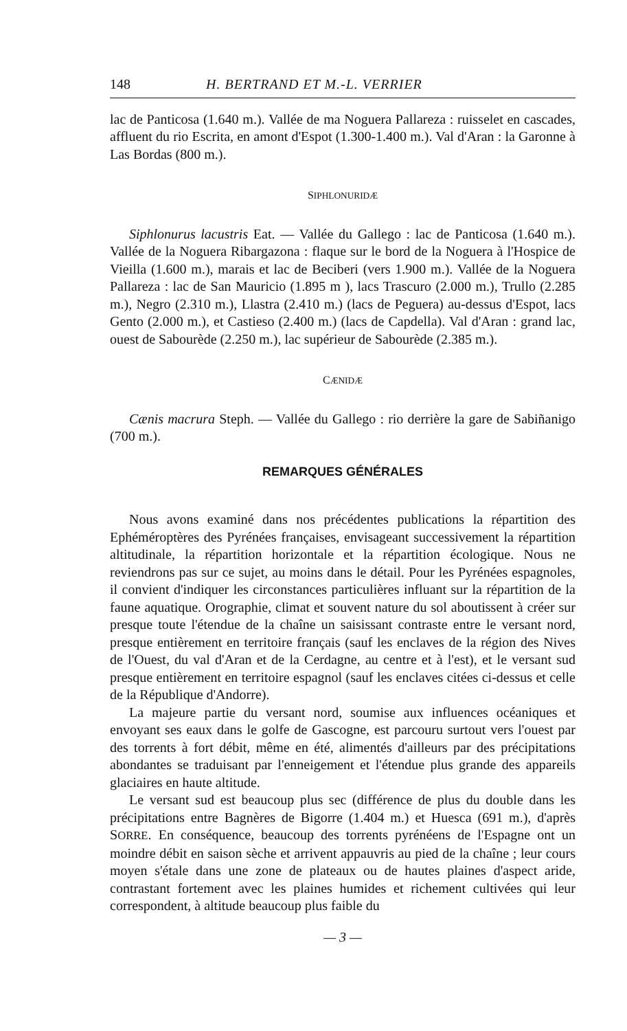148 H. BERTRAND ET M.-L. VERRIER
lac de Panticosa (1.640 m.). Vallée de ma Noguera Pallareza : ruisselet en cascades, affluent du rio Escrita, en amont d'Espot (1.300-1.400 m.). Val d'Aran : la Garonne à Las Bordas (800 m.).
SIPHLONURIDÆ
Siphlonurus lacustris Eat. — Vallée du Gallego : lac de Panticosa (1.640 m.). Vallée de la Noguera Ribargazona : flaque sur le bord de la Noguera à l'Hospice de Vieilla (1.600 m.), marais et lac de Beciberi (vers 1.900 m.). Vallée de la Noguera Pallareza : lac de San Mauricio (1.895 m ), lacs Trascuro (2.000 m.), Trullo (2.285 m.), Negro (2.310 m.), Llastra (2.410 m.) (lacs de Peguera) au-dessus d'Espot, lacs Gento (2.000 m.), et Castieso (2.400 m.) (lacs de Capdella). Val d'Aran : grand lac, ouest de Sabourède (2.250 m.), lac supérieur de Sabourède (2.385 m.).
CÆNIDÆ
Cænis macrura Steph. — Vallée du Gallego : rio derrière la gare de Sabiñanigo (700 m.).
REMARQUES GÉNÉRALES
Nous avons examiné dans nos précédentes publications la répartition des Ephéméroptères des Pyrénées françaises, envisageant successivement la répartition altitudinale, la répartition horizontale et la répartition écologique. Nous ne reviendrons pas sur ce sujet, au moins dans le détail. Pour les Pyrénées espagnoles, il convient d'indiquer les circonstances particulières influant sur la répartition de la faune aquatique. Orographie, climat et souvent nature du sol aboutissent à créer sur presque toute l'étendue de la chaîne un saisissant contraste entre le versant nord, presque entièrement en territoire français (sauf les enclaves de la région des Nives de l'Ouest, du val d'Aran et de la Cerdagne, au centre et à l'est), et le versant sud presque entièrement en territoire espagnol (sauf les enclaves citées ci-dessus et celle de la République d'Andorre).
La majeure partie du versant nord, soumise aux influences océaniques et envoyant ses eaux dans le golfe de Gascogne, est parcouru surtout vers l'ouest par des torrents à fort débit, même en été, alimentés d'ailleurs par des précipitations abondantes se traduisant par l'enneigement et l'étendue plus grande des appareils glaciaires en haute altitude.
Le versant sud est beaucoup plus sec (différence de plus du double dans les précipitations entre Bagnères de Bigorre (1.404 m.) et Huesca (691 m.), d'après SORRE. En conséquence, beaucoup des torrents pyrénéens de l'Espagne ont un moindre débit en saison sèche et arrivent appauvris au pied de la chaîne ; leur cours moyen s'étale dans une zone de plateaux ou de hautes plaines d'aspect aride, contrastant fortement avec les plaines humides et richement cultivées qui leur correspondent, à altitude beaucoup plus faible du
— 3 —